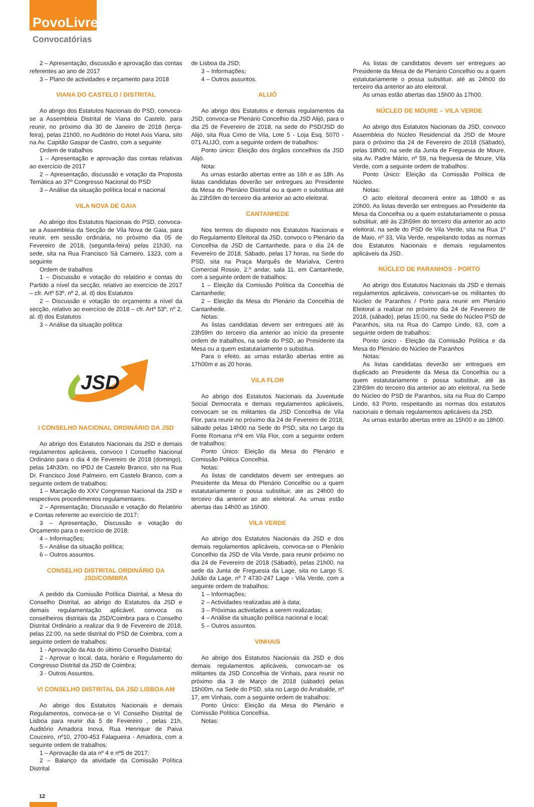PovoLivre
Convocatórias
2 – Apresentação, discussão e aprovação das contas referentes ao ano de 2017
3 – Plano de actividades e orçamento para 2018
VIANA DO CASTELO / DISTRITAL
Ao abrigo dos Estatutos Nacionais do PSD, convoca-se a Assembleia Distrital de Viana do Castelo, para reunir, no próximo dia 30 de Janeiro de 2018 (terça-feira), pelas 21h00, no Auditório do Hotel Axis Viana, sito na Av. Capitão Gaspar de Castro, com a seguinte
Ordem de trabalhos
1 – Apresentação e aprovação das contas relativas ao exercício de 2017
2 – Apresentação, discussão e votação da Proposta Temática ao 37º Congresso Nacional do PSD
3 – Análise da situação política local e nacional
VILA NOVA DE GAIA
Ao abrigo dos Estatutos Nacionais do PSD, convoca-se a Assembleia da Secção de Vila Nova de Gaia, para reunir, em sessão ordinária, no próximo dia 05 de Fevereiro de 2018, (segunda-feira) pelas 21h30, na sede, sita na Rua Francisco Sá Carneiro, 1323, com a seguinte
Ordem de trabalhos
1 – Discussão e votação do relatório e contas do Partido a nível da secção, relativo ao exercício de 2017 – cfr. Artº 53º, nº 2, al. d) dos Estatutos
2 – Discussão e votação do orçamento a nível da secção, relativo ao exercício de 2018 – cfr. Artº 53º, nº 2, al. d) dos Estatutos
3 – Análise da situação política
JSD
I CONSELHO NACIONAL ORDINÁRIO DA JSD
Ao abrigo dos Estatutos Nacionais da JSD e demais regulamentos aplicáveis, convoco I Conselho Nacional Ordinário para o dia 4 de Fevereiro de 2018 (domingo), pelas 14h30m, no IPDJ de Castelo Branco, sito na Rua Dr. Francisco José Palmeiro, em Castelo Branco, com a seguinte ordem de trabalhos:
1 – Marcação do XXV Congresso Nacional da JSD e respectivos procedimentos regulamentares.
2 – Apresentação, Discussão e votação do Relatório e Contas referente ao exercício de 2017;
3 – Apresentação, Discussão e votação do Orçamento para o exercício de 2018;
4 – Informações;
5 – Análise da situação política;
6 – Outros assuntos.
CONSELHO DISTRITAL ORDINÁRIO DA JSD/COIMBRA
A pedido da Comissão Política Distrital, a Mesa do Conselho Distrital, ao abrigo do Estatutos da JSD e demais regulamentação aplicável, convoca os conselheiros distritais da JSD/Coimbra para o Conselho Distrital Ordinário a realizar dia 9 de Fevereiro de 2018, pelas 22:00, na sede distrital do PSD de Coimbra, com a seguinte ordem de trabalhos:
1 - Aprovação da Ata do último Conselho Distrital;
2 - Aprovar o local, data, horário e Regulamento do Congresso Distrital da JSD de Coimbra;
3 - Outros Assuntos.
VI CONSELHO DISTRITAL DA JSD LISBOA AM
Ao abrigo dos Estatutos Nacionais e demais Regulamentos, convoca-se o VI Conselho Distrital de Lisboa para reunir dia 5 de Fevereiro , pelas 21h, Auditório Amadora Inova, Rua Henrique de Paiva Couceiro, nº10, 2700-453 Falagueira - Amadora, com a seguinte ordem de trabalhos:
1 – Aprovação da ata nº 4 e nº5 de 2017;
2 – Balanço da atividade da Comissão Política Distrital
de Lisboa da JSD;
3 – Informações;
4 – Outros assuntos.
ALIJÓ
Ao abrigo dos Estatutos e demais regulamentos da JSD, convoca-se Plenário Concelhio da JSD Alijó, para o dia 25 de Fevereiro de 2018, na sede do PSD/JSD do Alijó, sita Rua Cimo de Vila, Lote 5 - Loja Esq. 5070 - 071 ALIJÓ, com a seguinte ordem de trabalhos:
Ponto único: Eleição dos órgãos concelhios da JSD Alijó.
Nota:
As urnas estarão abertas entre as 16h e as 18h. As listas candidatas deverão ser entregues ao Presidente da Mesa do Plenário Distrital ou a quem o substitua até às 23h59m do terceiro dia anterior ao acto eleitoral.
CANTANHEDE
Nos termos do disposto nos Estatutos Nacionais e do Regulamento Eleitoral da JSD, convoco o Plenário da Concelhia da JSD de Cantanhede, para o dia 24 de Fevereiro de 2018, Sábado, pelas 17 horas, na Sede do PSD, sita na Praça Marquês de Marialva, Centro Comercial Rossio, 2.º andar, sala 11, em Cantanhede, com a seguinte ordem de trabalhos:
1 – Eleição da Comissão Política da Concelhia de Cantanhede;
2 – Eleição da Mesa do Plenário da Concelhia de Cantanhede.
Notas:
As listas candidatas devem ser entregues até às 23h59m do terceiro dia anterior ao início da presente ordem de trabalhos, na sede do PSD, ao Presidente da Mesa ou a quem estatutariamente o substitua.
Para o efeito, as urnas estarão abertas entre as 17h00m e as 20 horas.
VILA FLOR
Ao abrigo dos Estatutos Nacionais da Juventude Social Democrata e demais regulamentos aplicáveis, convocam se os militantes da JSD Concelhia de Vila Flor, para reunir no próximo dia 24 de Fevereiro de 2018, sábado pelas 14h00 na Sede do PSD, sita no Largo da Fonte Romana nº4 em Vila Flor, com a seguinte ordem de trabalhos:
Ponto Único: Eleição da Mesa do Plenário e Comissão Politica Concelhia.
Notas:
As listas de candidatos devem ser entregues ao Presidente da Mesa do Plenário Concelhio ou a quem estatutariamente o possa substituir, ate as 24h00 do terceiro dia anterior ao ato eleitoral. As urnas estão abertas das 14h00 as 16h00.
VILA VERDE
Ao abrigo dos Estatutos Nacionais da JSD e dos demais regulamentos aplicáveis, convoca-se o Plenário Concelhio da JSD de Vila Verde, para reunir próximo no dia 24 de Fevereiro de 2018 (Sábado), pelas 21h00, na sede da Junta de Freguesia da Lage, sita no Largo S. Julião da Lage, nº 7 4730-247 Lage - Vila Verde, com a seguinte ordem de trabalhos:
1 – Informações;
2 – Actividades realizadas até à data;
3 – Próximas actividades a serem realizadas;
4 – Análise da situação política nacional e local;
5 – Outros assuntos.
VINHAIS
Ao abrigo dos Estatutos Nacionais da JSD e dos demais regulamentos aplicáveis, convocam-se os militantes da JSD Concelhia de Vinhais, para reunir no próximo dia 3 de Março de 2018 (sábado) pelas 15h00m, na Sede do PSD, sita no Largo do Arrabalde, nº 17, em Vinhais, com a seguinte ordem de trabalhos:
Ponto Único: Eleição da Mesa do Plenário e Comissão Política Concelhia.
Notas:
As listas de candidatos devem ser entregues ao Presidente da Mesa de de Plenário Concelhio ou a quem estatutariamente o possa substituir, até as 24h00 do terceiro dia anterior ao ato eleitoral.
As urnas estão abertas das 15h00 às 17h00.
NÚCLEO DE MOURE – VILA VERDE
Ao abrigo dos Estatutos Nacionais da JSD, convoco Assembleia do Núcleo Residencial da JSD de Moure para o próximo dia 24 de Fevereiro de 2018 (Sábado), pelas 18h00, na sede da Junta de Freguesia de Moure, sita Av. Padre Mário, nº 59, na freguesia de Moure, Vila Verde, com a seguinte ordem de trabalhos:
Ponto Único: Eleição da Comissão Política de Núcleo.
Notas:
O acto eleitoral decorrerá entre as 18h00 e as 20h00. As listas deverão ser entregues ao Presidente da Mesa da Concelhia ou a quem estatutariamente o possa substituir, até às 23h59m do terceiro dia anterior ao acto eleitoral, na sede do PSD de Vila Verde, sita na Rua 1º de Maio, nº 33, Vila Verde, respeitando todas as normas dos Estatutos Nacionais e demais regulamentos aplicáveis da JSD.
NÚCLEO DE PARANHOS - PORTO
Ao abrigo dos Estatutos Nacionais da JSD e demais regulamentos aplicáveis, convocam-se os militantes do Núcleo de Paranhos / Porto para reunir em Plenário Eleitoral a realizar no próximo dia 24 de Fevereiro de 2018, (sábado), pelas 15:00, na Sede do Núcleo PSD de Paranhos, sita na Rua do Campo Lindo, 63, com a seguinte ordem de trabalhos:
Ponto único - Eleição da Comissão Política e da Mesa do Plenário do Núcleo de Paranhos
Notas:
As listas candidatas deverão ser entregues em duplicado ao Presidente da Mesa da Concelhia ou a quem estatutariamente o possa substituir, até às 23h59m do terceiro dia anterior ao ato eleitoral, na Sede do Núcleo do PSD de Paranhos, sita na Rua do Campo Lindo, 63 Porto, respeitando as normas dos estatutos nacionais e demais regulamentos aplicáveis da JSD.
As urnas estarão abertas entre as 15h00 e as 18h00.
12